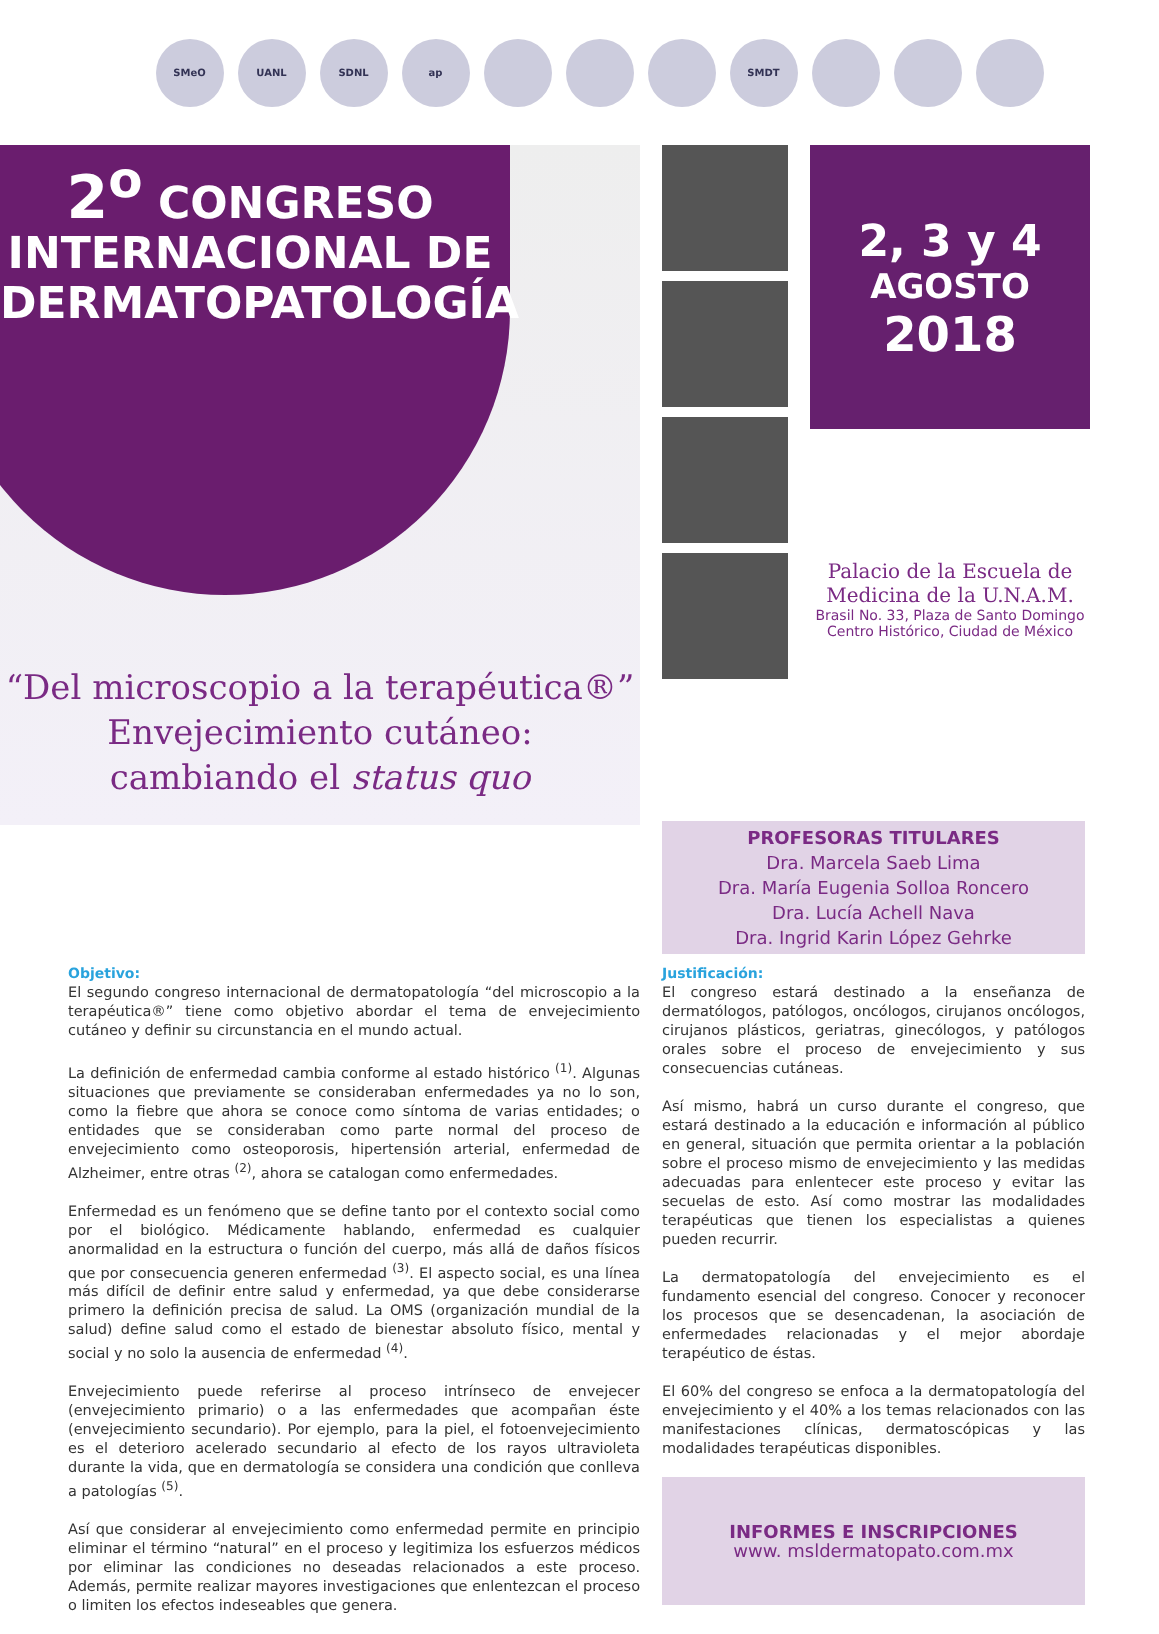SMeO UANL SDNL ap SMDT
2<sup>o</sup> CONGRESO
INTERNACIONAL DE
DERMATOPATOLOGÍA
“Del microscopio a la terapéutica®”
Envejecimiento cutáneo:
cambiando el status quo
2, 3 y 4
AGOSTO
2018
Palacio de la Escuela de
Medicina de la U.N.A.M.
Brasil No. 33, Plaza de Santo Domingo
Centro Histórico, Ciudad de México
PROFESORAS TITULARES
Dra. Marcela Saeb Lima
Dra. María Eugenia Solloa Roncero
Dra. Lucía Achell Nava
Dra. Ingrid Karin López Gehrke
Objetivo:
El segundo congreso internacional de dermatopatología “del microscopio a la terapéutica®” tiene como objetivo abordar el tema de envejecimiento cutáneo y definir su circunstancia en el mundo actual.
La definición de enfermedad cambia conforme al estado histórico <sup>(1)</sup>. Algunas situaciones que previamente se consideraban enfermedades ya no lo son, como la fiebre que ahora se conoce como síntoma de varias entidades; o entidades que se consideraban como parte normal del proceso de envejecimiento como osteoporosis, hipertensión arterial, enfermedad de Alzheimer, entre otras <sup>(2)</sup>, ahora se catalogan como enfermedades.
Enfermedad es un fenómeno que se define tanto por el contexto social como por el biológico. Médicamente hablando, enfermedad es cualquier anormalidad en la estructura o función del cuerpo, más allá de daños físicos que por consecuencia generen enfermedad <sup>(3)</sup>. El aspecto social, es una línea más difícil de definir entre salud y enfermedad, ya que debe considerarse primero la definición precisa de salud. La OMS (organización mundial de la salud) define salud como el estado de bienestar absoluto físico, mental y social y no solo la ausencia de enfermedad <sup>(4)</sup>.
Envejecimiento puede referirse al proceso intrínseco de envejecer (envejecimiento primario) o a las enfermedades que acompañan éste (envejecimiento secundario). Por ejemplo, para la piel, el fotoenvejecimiento es el deterioro acelerado secundario al efecto de los rayos ultravioleta durante la vida, que en dermatología se considera una condición que conlleva a patologías <sup>(5)</sup>.
Así que considerar al envejecimiento como enfermedad permite en principio eliminar el término “natural” en el proceso y legitimiza los esfuerzos médicos por eliminar las condiciones no deseadas relacionados a este proceso. Además, permite realizar mayores investigaciones que enlentezcan el proceso o limiten los efectos indeseables que genera.
Justificación:
El congreso estará destinado a la enseñanza de dermatólogos, patólogos, oncólogos, cirujanos oncólogos, cirujanos plásticos, geriatras, ginecólogos, y patólogos orales sobre el proceso de envejecimiento y sus consecuencias cutáneas.
Así mismo, habrá un curso durante el congreso, que estará destinado a la educación e información al público en general, situación que permita orientar a la población sobre el proceso mismo de envejecimiento y las medidas adecuadas para enlentecer este proceso y evitar las secuelas de esto. Así como mostrar las modalidades terapéuticas que tienen los especialistas a quienes pueden recurrir.
La dermatopatología del envejecimiento es el fundamento esencial del congreso. Conocer y reconocer los procesos que se desencadenan, la asociación de enfermedades relacionadas y el mejor abordaje terapéutico de éstas.
El 60% del congreso se enfoca a la dermatopatología del envejecimiento y el 40% a los temas relacionados con las manifestaciones clínicas, dermatoscópicas y las modalidades terapéuticas disponibles.
INFORMES E INSCRIPCIONES
www. msldermatopato.com.mx